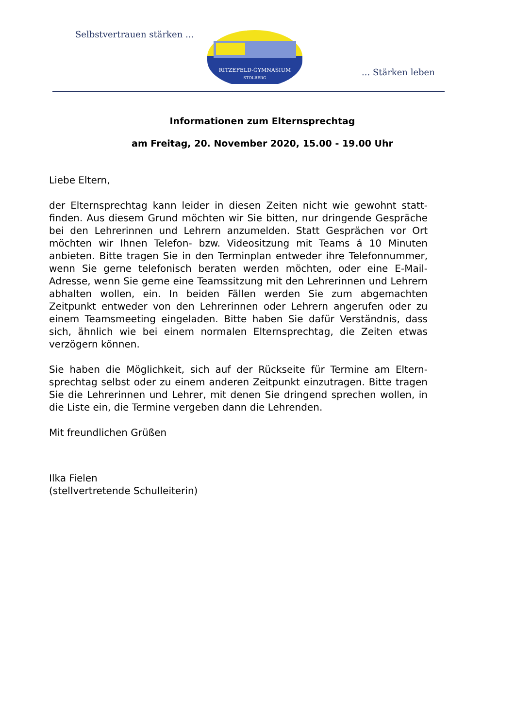Selbstvertrauen stärken ...
RITZEFELD-GYMNASIUM
STOLBERG
... Stärken leben
Informationen zum Elternsprechtag
am Freitag, 20. November 2020, 15.00 - 19.00 Uhr
Liebe Eltern,
der Elternsprechtag kann leider in diesen Zeiten nicht wie gewohnt statt­finden. Aus diesem Grund möchten wir Sie bitten, nur dringende Gesprä­che bei den Lehrerinnen und Lehrern anzumelden. Statt Gesprächen vor Ort möchten wir Ihnen Telefon- bzw. Videositzung mit Teams á 10 Minu­ten anbieten. Bitte tragen Sie in den Terminplan entweder ihre Telefon­nummer, wenn Sie gerne telefonisch beraten werden möchten, oder eine E-Mail-Adresse, wenn Sie gerne eine Teamssitzung mit den Lehrerinnen und Lehrern abhalten wollen, ein. In beiden Fällen werden Sie zum ab­gemachten Zeitpunkt entweder von den Lehrerinnen oder Lehrern ange­rufen oder zu einem Teamsmeeting eingeladen. Bitte haben Sie dafür Verständnis, dass sich, ähnlich wie bei einem normalen Elternsprechtag, die Zeiten etwas verzögern können.
Sie haben die Möglichkeit, sich auf der Rückseite für Termine am Eltern­sprechtag selbst oder zu einem anderen Zeitpunkt einzutragen. Bitte tra­gen Sie die Lehrerinnen und Lehrer, mit denen Sie dringend sprechen wollen, in die Liste ein, die Termine vergeben dann die Lehrenden.
Mit freundlichen Grüßen
Ilka Fielen
(stellvertretende Schulleiterin)